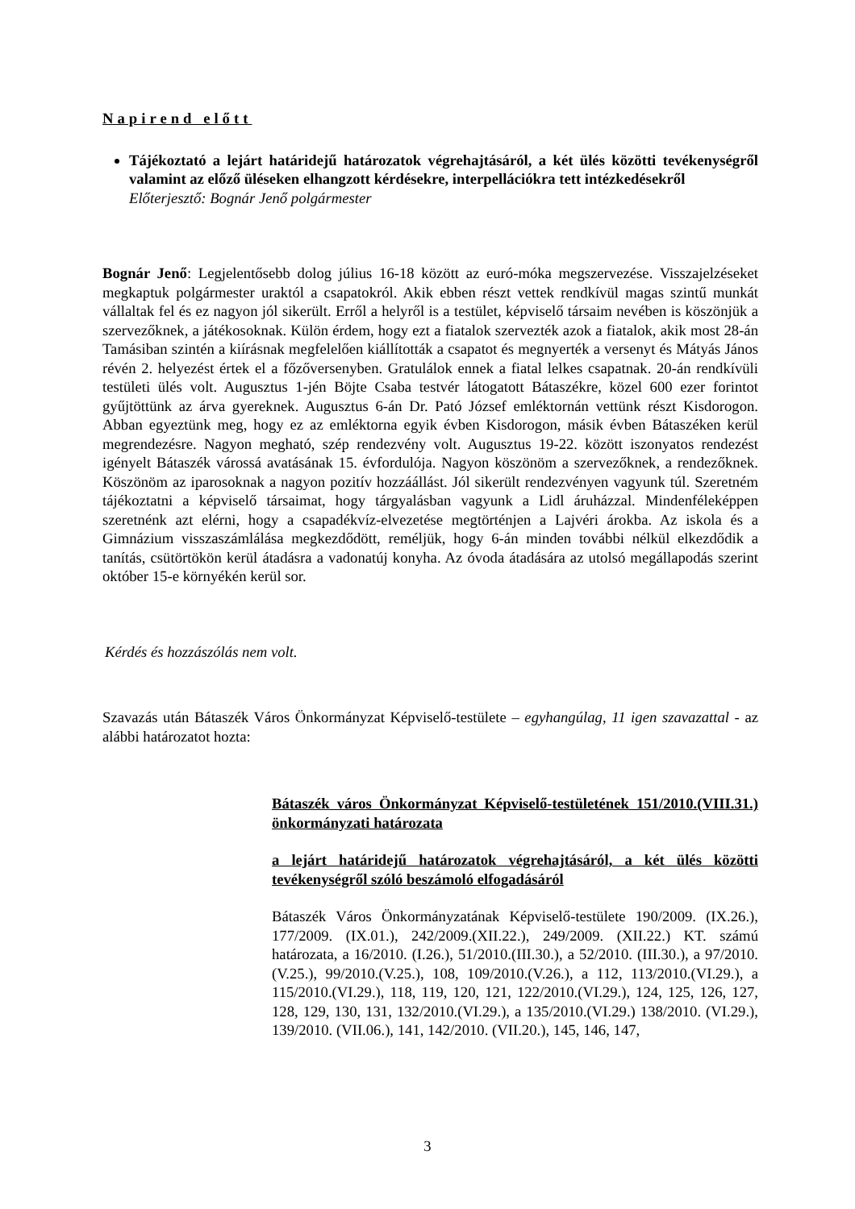Napirend előtt
Tájékoztató a lejárt határidejű határozatok végrehajtásáról, a két ülés közötti tevékenységről valamint az előző üléseken elhangzott kérdésekre, interpellációkra tett intézkedésekről
Előterjesztő: Bognár Jenő polgármester
Bognár Jenő: Legjelentősebb dolog július 16-18 között az euró-móka megszervezése. Visszajelzéseket megkaptuk polgármester uraktól a csapatokról. Akik ebben részt vettek rendkívül magas szintű munkát vállaltak fel és ez nagyon jól sikerült. Erről a helyről is a testület, képviselő társaim nevében is köszönjük a szervezőknek, a játékosoknak. Külön érdem, hogy ezt a fiatalok szervezték azok a fiatalok, akik most 28-án Tamásiban szintén a kiírásnak megfelelően kiállították a csapatot és megnyerték a versenyt és Mátyás János révén 2. helyezést értek el a főzőversenyben. Gratulálok ennek a fiatal lelkes csapatnak. 20-án rendkívüli testületi ülés volt. Augusztus 1-jén Böjte Csaba testvér látogatott Bátaszékre, közel 600 ezer forintot gyűjtöttünk az árva gyereknek. Augusztus 6-án Dr. Pató József emléktornán vettünk részt Kisdorogon. Abban egyeztünk meg, hogy ez az emléktorna egyik évben Kisdorogon, másik évben Bátaszéken kerül megrendezésre. Nagyon megható, szép rendezvény volt. Augusztus 19-22. között iszonyatos rendezést igényelt Bátaszék várossá avatásának 15. évfordulója. Nagyon köszönöm a szervezőknek, a rendezőknek. Köszönöm az iparosoknak a nagyon pozitív hozzáállást. Jól sikerült rendezvényen vagyunk túl. Szeretném tájékoztatni a képviselő társaimat, hogy tárgyalásban vagyunk a Lidl áruházzal. Mindenféleképpen szeretnénk azt elérni, hogy a csapadékvíz-elvezetése megtörténjen a Lajvéri árokba. Az iskola és a Gimnázium visszaszámlálása megkezdődött, reméljük, hogy 6-án minden további nélkül elkezdődik a tanítás, csütörtökön kerül átadásra a vadonatúj konyha. Az óvoda átadására az utolsó megállapodás szerint október 15-e környékén kerül sor.
Kérdés és hozzászólás nem volt.
Szavazás után Bátaszék Város Önkormányzat Képviselő-testülete – egyhangúlag, 11 igen szavazattal - az alábbi határozatot hozta:
Bátaszék város Önkormányzat Képviselő-testületének 151/2010.(VIII.31.) önkormányzati határozata
a lejárt határidejű határozatok végrehajtásáról, a két ülés közötti tevékenységről szóló beszámoló elfogadásáról
Bátaszék Város Önkormányzatának Képviselő-testülete 190/2009. (IX.26.), 177/2009. (IX.01.), 242/2009.(XII.22.), 249/2009. (XII.22.) KT. számú határozata, a 16/2010. (I.26.), 51/2010.(III.30.), a 52/2010. (III.30.), a 97/2010. (V.25.), 99/2010.(V.25.), 108, 109/2010.(V.26.), a 112, 113/2010.(VI.29.), a 115/2010.(VI.29.), 118, 119, 120, 121, 122/2010.(VI.29.), 124, 125, 126, 127, 128, 129, 130, 131, 132/2010.(VI.29.), a 135/2010.(VI.29.) 138/2010. (VI.29.), 139/2010. (VII.06.), 141, 142/2010. (VII.20.), 145, 146, 147,
3